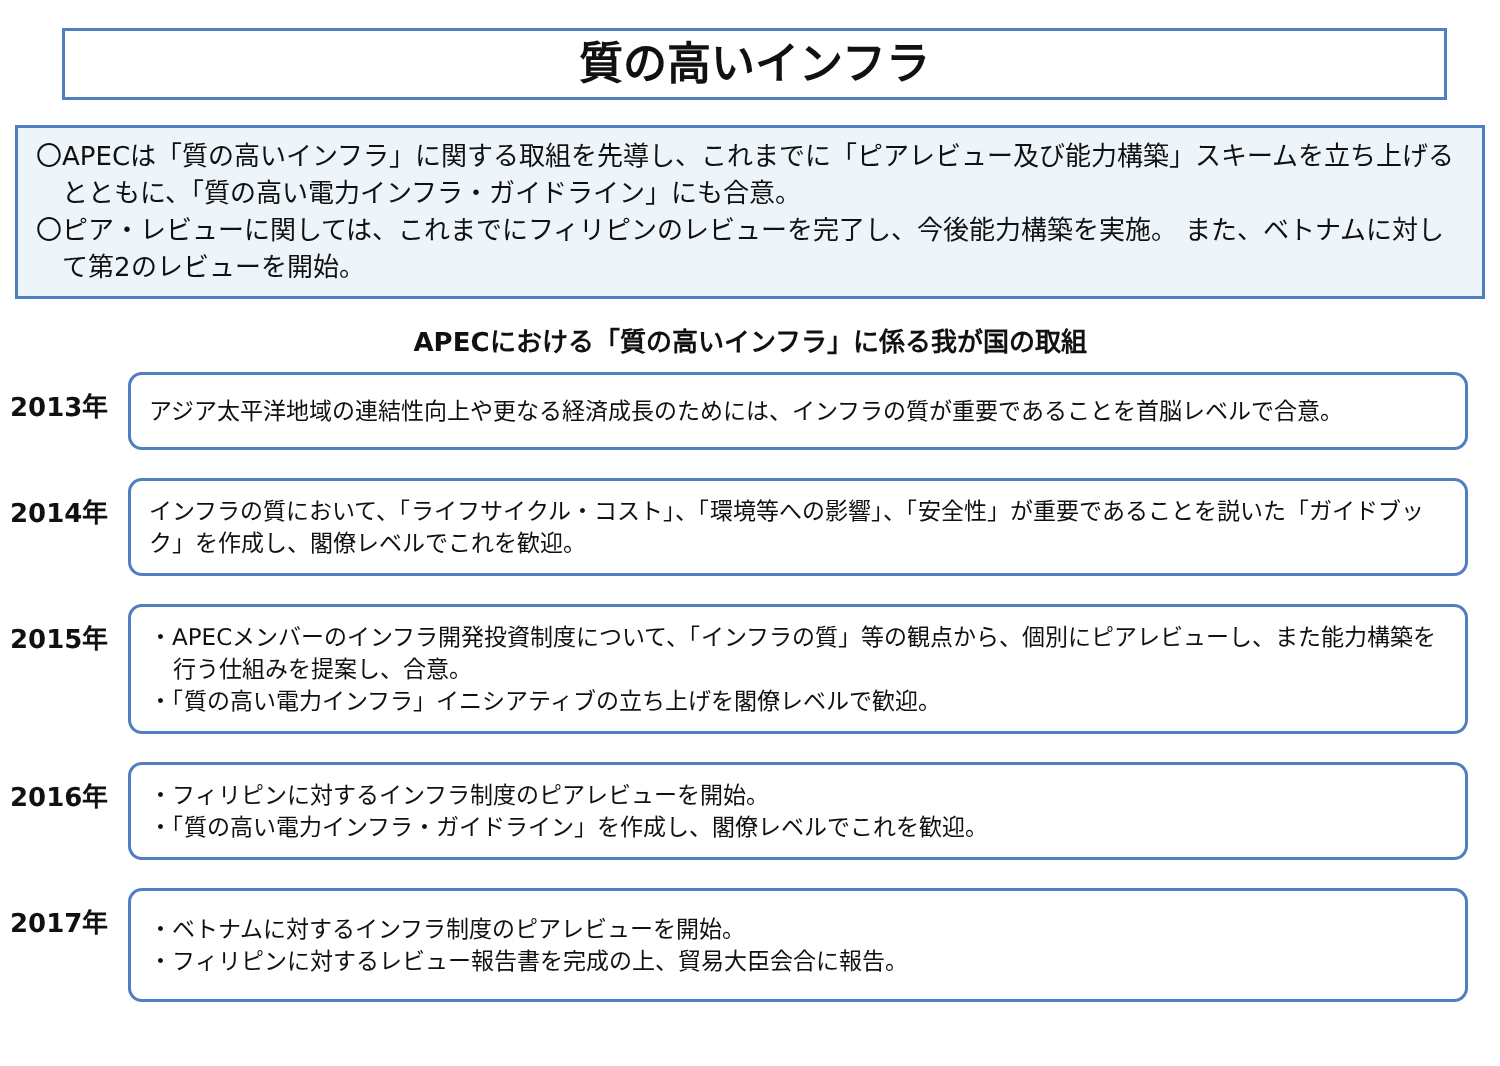質の高いインフラ
〇APECは「質の高いインフラ」に関する取組を先導し、これまでに「ピアレビュー及び能力構築」スキームを立ち上げるとともに、「質の高い電力インフラ・ガイドライン」にも合意。
〇ピア・レビューに関しては、これまでにフィリピンのレビューを完了し、今後能力構築を実施。 また、ベトナムに対して第2のレビューを開始。
APECにおける「質の高いインフラ」に係る我が国の取組
2013年
アジア太平洋地域の連結性向上や更なる経済成長のためには、インフラの質が重要であることを首脳レベルで合意。
2014年
インフラの質において、「ライフサイクル・コスト」、「環境等への影響」、「安全性」が重要であることを説いた「ガイドブック」を作成し、閣僚レベルでこれを歓迎。
2015年
・APECメンバーのインフラ開発投資制度について、「インフラの質」等の観点から、個別にピアレビューし、また能力構築を行う仕組みを提案し、合意。
・「質の高い電力インフラ」イニシアティブの立ち上げを閣僚レベルで歓迎。
2016年
・フィリピンに対するインフラ制度のピアレビューを開始。
・「質の高い電力インフラ・ガイドライン」を作成し、閣僚レベルでこれを歓迎。
2017年
・ベトナムに対するインフラ制度のピアレビューを開始。
・フィリピンに対するレビュー報告書を完成の上、貿易大臣会合に報告。